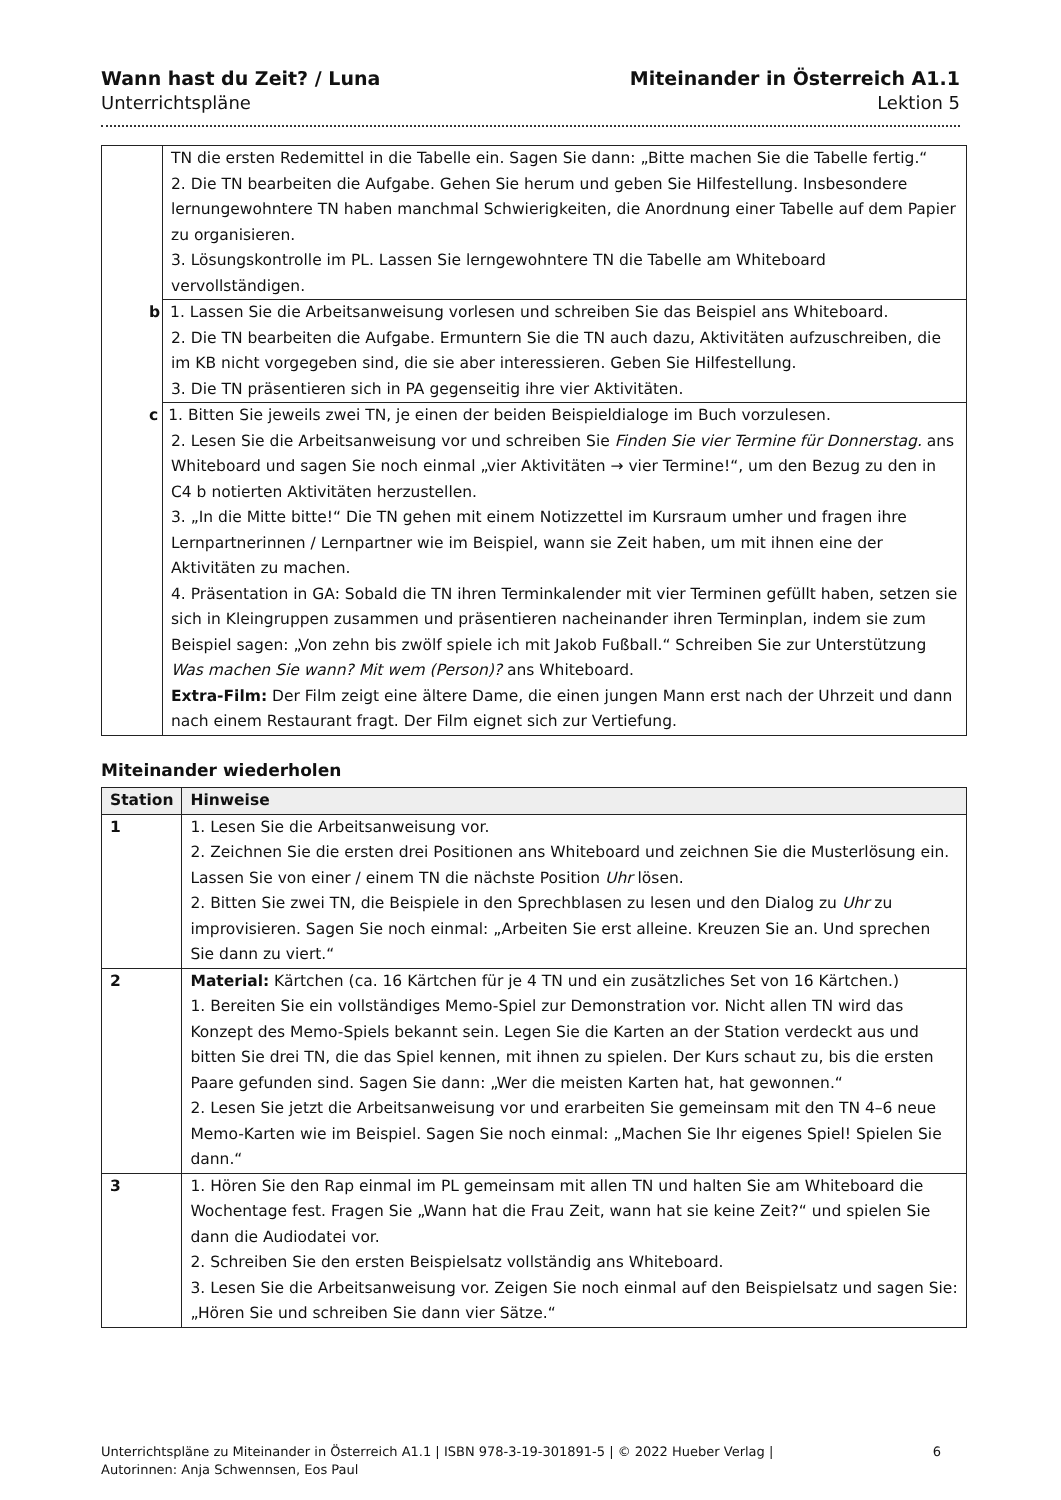Wann hast du Zeit? / Luna
Unterrichtspläne
Miteinander in Österreich A1.1
Lektion 5
| | TN die ersten Redemittel in die Tabelle ein. Sagen Sie dann: „Bitte machen Sie die Tabelle fertig.“ 2. Die TN bearbeiten die Aufgabe. Gehen Sie herum und geben Sie Hilfestellung. Insbesondere lernungewohntere TN haben manchmal Schwierigkeiten, die Anordnung einer Tabelle auf dem Papier zu organisieren. 3. Lösungskontrolle im PL. Lassen Sie lerngewohntere TN die Tabelle am Whiteboard vervollständigen. |
| | b 1. Lassen Sie die Arbeitsanweisung vorlesen und schreiben Sie das Beispiel ans Whiteboard. 2. Die TN bearbeiten die Aufgabe. Ermuntern Sie die TN auch dazu, Aktivitäten aufzuschreiben, die im KB nicht vorgegeben sind, die sie aber interessieren. Geben Sie Hilfestellung. 3. Die TN präsentieren sich in PA gegenseitig ihre vier Aktivitäten. |
| | c 1. Bitten Sie jeweils zwei TN, je einen der beiden Beispieldialoge im Buch vorzulesen. 2. Lesen Sie die Arbeitsanweisung vor und schreiben Sie Finden Sie vier Termine für Donnerstag. ans Whiteboard und sagen Sie noch einmal „vier Aktivitäten → vier Termine!“, um den Bezug zu den in C4 b notierten Aktivitäten herzustellen. 3. „In die Mitte bitte!“ Die TN gehen mit einem Notizzettel im Kursraum umher und fragen ihre Lernpartnerinnen / Lernpartner wie im Beispiel, wann sie Zeit haben, um mit ihnen eine der Aktivitäten zu machen. 4. Präsentation in GA: Sobald die TN ihren Terminkalender mit vier Terminen gefüllt haben, setzen sie sich in Kleingruppen zusammen und präsentieren nacheinander ihren Terminplan, indem sie zum Beispiel sagen: „Von zehn bis zwölf spiele ich mit Jakob Fußball.“ Schreiben Sie zur Unterstützung Was machen Sie wann? Mit wem (Person)? ans Whiteboard. Extra-Film: Der Film zeigt eine ältere Dame, die einen jungen Mann erst nach der Uhrzeit und dann nach einem Restaurant fragt. Der Film eignet sich zur Vertiefung. |
Miteinander wiederholen
| Station | Hinweise |
| --- | --- |
| 1 | 1. Lesen Sie die Arbeitsanweisung vor. 2. Zeichnen Sie die ersten drei Positionen ans Whiteboard und zeichnen Sie die Musterlösung ein. Lassen Sie von einer / einem TN die nächste Position Uhr lösen. 2. Bitten Sie zwei TN, die Beispiele in den Sprechblasen zu lesen und den Dialog zu Uhr zu improvisieren. Sagen Sie noch einmal: „Arbeiten Sie erst alleine. Kreuzen Sie an. Und sprechen Sie dann zu viert.“ |
| 2 | Material: Kärtchen (ca. 16 Kärtchen für je 4 TN und ein zusätzliches Set von 16 Kärtchen.) 1. Bereiten Sie ein vollständiges Memo-Spiel zur Demonstration vor. Nicht allen TN wird das Konzept des Memo-Spiels bekannt sein. Legen Sie die Karten an der Station verdeckt aus und bitten Sie drei TN, die das Spiel kennen, mit ihnen zu spielen. Der Kurs schaut zu, bis die ersten Paare gefunden sind. Sagen Sie dann: „Wer die meisten Karten hat, hat gewonnen.“ 2. Lesen Sie jetzt die Arbeitsanweisung vor und erarbeiten Sie gemeinsam mit den TN 4–6 neue Memo-Karten wie im Beispiel. Sagen Sie noch einmal: „Machen Sie Ihr eigenes Spiel! Spielen Sie dann.“ |
| 3 | 1. Hören Sie den Rap einmal im PL gemeinsam mit allen TN und halten Sie am Whiteboard die Wochentage fest. Fragen Sie „Wann hat die Frau Zeit, wann hat sie keine Zeit?“ und spielen Sie dann die Audiodatei vor. 2. Schreiben Sie den ersten Beispielsatz vollständig ans Whiteboard. 3. Lesen Sie die Arbeitsanweisung vor. Zeigen Sie noch einmal auf den Beispielsatz und sagen Sie: „Hören Sie und schreiben Sie dann vier Sätze.“ |
Unterrichtspläne zu Miteinander in Österreich A1.1 | ISBN 978-3-19-301891-5 | © 2022 Hueber Verlag |
Autorinnen: Anja Schwennsen, Eos Paul
6